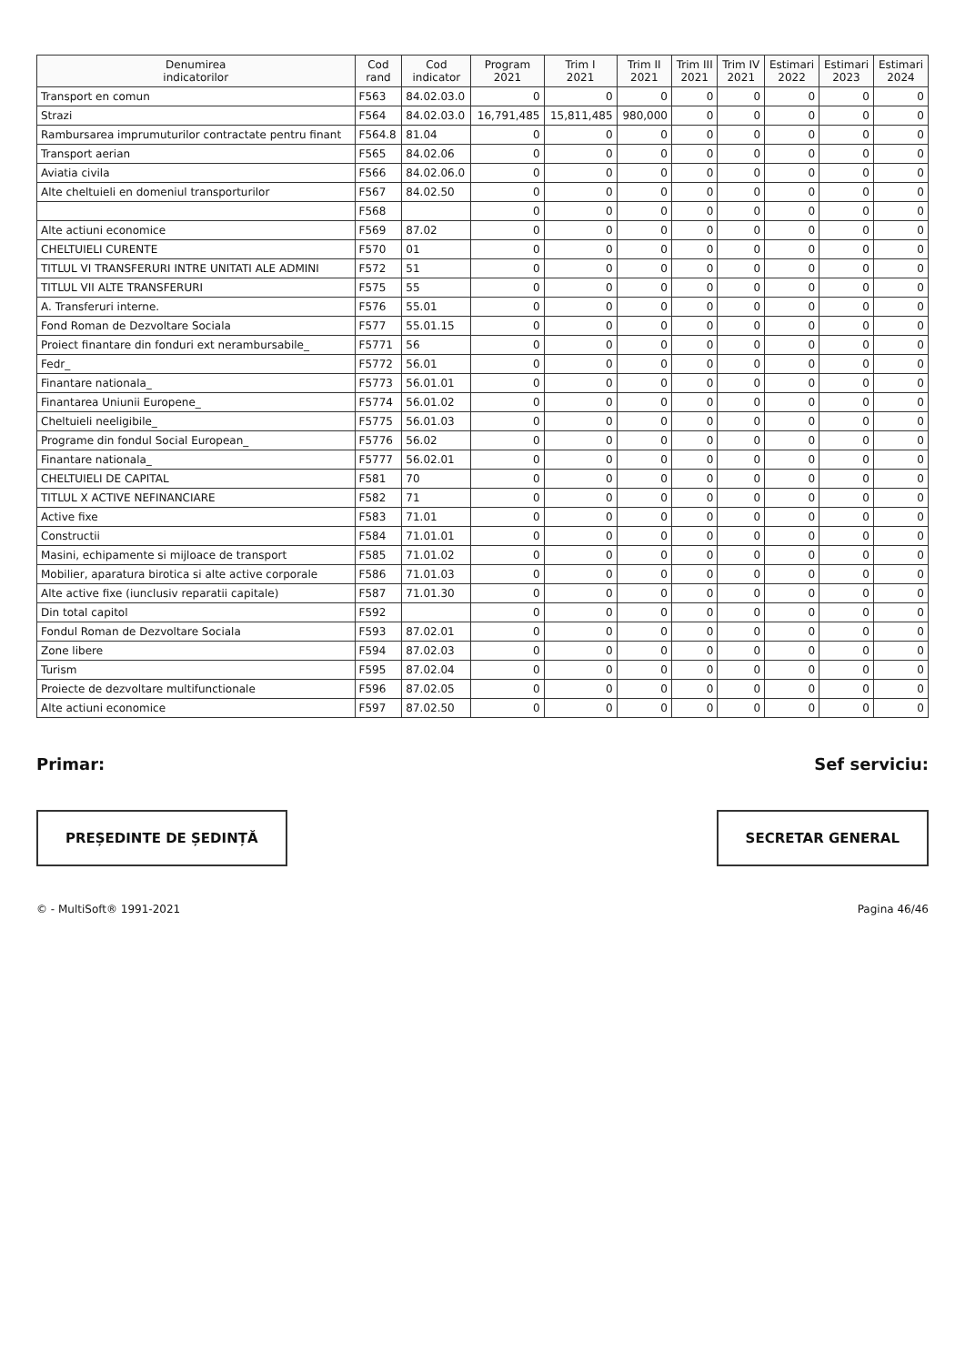| Denumirea indicatorilor | Cod rand | Cod indicator | Program 2021 | Trim I 2021 | Trim II 2021 | Trim III 2021 | Trim IV 2021 | Estimari 2022 | Estimari 2023 | Estimari 2024 |
| --- | --- | --- | --- | --- | --- | --- | --- | --- | --- | --- |
| Transport en comun | F563 | 84.02.03.0 | 0 | 0 | 0 | 0 | 0 | 0 | 0 | 0 |
| Strazi | F564 | 84.02.03.0 | 16,791,485 | 15,811,485 | 980,000 | 0 | 0 | 0 | 0 | 0 |
| Rambursarea imprumuturilor contractate pentru finant | F564.8 | 81.04 | 0 | 0 | 0 | 0 | 0 | 0 | 0 | 0 |
| Transport aerian | F565 | 84.02.06 | 0 | 0 | 0 | 0 | 0 | 0 | 0 | 0 |
| Aviatia civila | F566 | 84.02.06.0 | 0 | 0 | 0 | 0 | 0 | 0 | 0 | 0 |
| Alte cheltuieli en domeniul transporturilor | F567 | 84.02.50 | 0 | 0 | 0 | 0 | 0 | 0 | 0 | 0 |
| | F568 | | 0 | 0 | 0 | 0 | 0 | 0 | 0 | 0 |
| Alte actiuni economice | F569 | 87.02 | 0 | 0 | 0 | 0 | 0 | 0 | 0 | 0 |
| CHELTUIELI CURENTE | F570 | 01 | 0 | 0 | 0 | 0 | 0 | 0 | 0 | 0 |
| TITLUL VI TRANSFERURI INTRE UNITATI ALE ADMINI | F572 | 51 | 0 | 0 | 0 | 0 | 0 | 0 | 0 | 0 |
| TITLUL VII ALTE TRANSFERURI | F575 | 55 | 0 | 0 | 0 | 0 | 0 | 0 | 0 | 0 |
| A. Transferuri interne. | F576 | 55.01 | 0 | 0 | 0 | 0 | 0 | 0 | 0 | 0 |
| Fond Roman de Dezvoltare Sociala | F577 | 55.01.15 | 0 | 0 | 0 | 0 | 0 | 0 | 0 | 0 |
| Proiect finantare din fonduri ext nerambursabile_ | F5771 | 56 | 0 | 0 | 0 | 0 | 0 | 0 | 0 | 0 |
| Fedr_ | F5772 | 56.01 | 0 | 0 | 0 | 0 | 0 | 0 | 0 | 0 |
| Finantare nationala_ | F5773 | 56.01.01 | 0 | 0 | 0 | 0 | 0 | 0 | 0 | 0 |
| Finantarea Uniunii Europene_ | F5774 | 56.01.02 | 0 | 0 | 0 | 0 | 0 | 0 | 0 | 0 |
| Cheltuieli neeligibile_ | F5775 | 56.01.03 | 0 | 0 | 0 | 0 | 0 | 0 | 0 | 0 |
| Programe din fondul Social European_ | F5776 | 56.02 | 0 | 0 | 0 | 0 | 0 | 0 | 0 | 0 |
| Finantare nationala_ | F5777 | 56.02.01 | 0 | 0 | 0 | 0 | 0 | 0 | 0 | 0 |
| CHELTUIELI DE CAPITAL | F581 | 70 | 0 | 0 | 0 | 0 | 0 | 0 | 0 | 0 |
| TITLUL X ACTIVE NEFINANCIARE | F582 | 71 | 0 | 0 | 0 | 0 | 0 | 0 | 0 | 0 |
| Active fixe | F583 | 71.01 | 0 | 0 | 0 | 0 | 0 | 0 | 0 | 0 |
| Constructii | F584 | 71.01.01 | 0 | 0 | 0 | 0 | 0 | 0 | 0 | 0 |
| Masini, echipamente si mijloace de transport | F585 | 71.01.02 | 0 | 0 | 0 | 0 | 0 | 0 | 0 | 0 |
| Mobilier, aparatura birotica si alte active corporale | F586 | 71.01.03 | 0 | 0 | 0 | 0 | 0 | 0 | 0 | 0 |
| Alte active fixe (iunclusiv reparatii capitale) | F587 | 71.01.30 | 0 | 0 | 0 | 0 | 0 | 0 | 0 | 0 |
| Din total capitol | F592 | | 0 | 0 | 0 | 0 | 0 | 0 | 0 | 0 |
| Fondul Roman de Dezvoltare Sociala | F593 | 87.02.01 | 0 | 0 | 0 | 0 | 0 | 0 | 0 | 0 |
| Zone libere | F594 | 87.02.03 | 0 | 0 | 0 | 0 | 0 | 0 | 0 | 0 |
| Turism | F595 | 87.02.04 | 0 | 0 | 0 | 0 | 0 | 0 | 0 | 0 |
| Proiecte de dezvoltare multifunctionale | F596 | 87.02.05 | 0 | 0 | 0 | 0 | 0 | 0 | 0 | 0 |
| Alte actiuni economice | F597 | 87.02.50 | 0 | 0 | 0 | 0 | 0 | 0 | 0 | 0 |
Primar: Sef serviciu:
PREȘEDINTE DE ȘEDINȚĂ SECRETAR GENERAL
© - MultiSoft® 1991-2021 Pagina 46/46